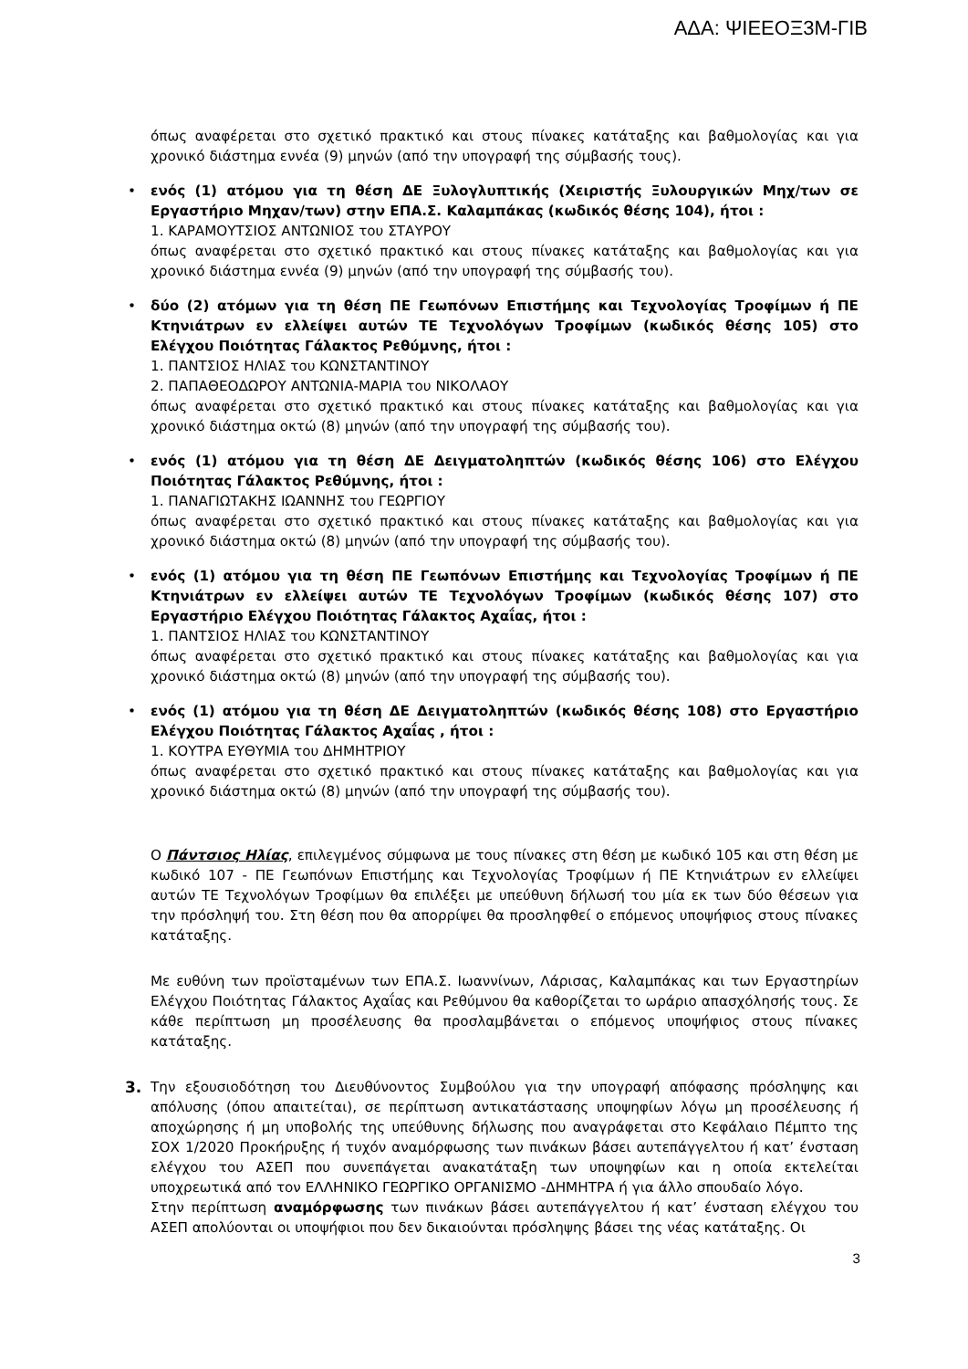ΑΔΑ: ΨΙΕΕΟΞ3Μ-ΓΙΒ
όπως αναφέρεται στο σχετικό πρακτικό και στους πίνακες κατάταξης και βαθμολογίας και για χρονικό διάστημα εννέα (9) μηνών (από την υπογραφή της σύμβασής τους).
• ενός (1) ατόμου για τη θέση ΔΕ Ξυλογλυπτικής (Χειριστής Ξυλουργικών Μηχ/των σε Εργαστήριο Μηχαν/των) στην ΕΠΑ.Σ. Καλαμπάκας (κωδικός θέσης 104), ήτοι :
1. ΚΑΡΑΜΟΥΤΣΙΟΣ ΑΝΤΩΝΙΟΣ του ΣΤΑΥΡΟΥ
όπως αναφέρεται στο σχετικό πρακτικό και στους πίνακες κατάταξης και βαθμολογίας και για χρονικό διάστημα εννέα (9) μηνών (από την υπογραφή της σύμβασής του).
• δύο (2) ατόμων για τη θέση ΠΕ Γεωπόνων Επιστήμης και Τεχνολογίας Τροφίμων ή ΠΕ Κτηνιάτρων εν ελλείψει αυτών ΤΕ Τεχνολόγων Τροφίμων (κωδικός θέσης 105) στο Ελέγχου Ποιότητας Γάλακτος Ρεθύμνης, ήτοι :
1. ΠΑΝΤΣΙΟΣ ΗΛΙΑΣ του ΚΩΝΣΤΑΝΤΙΝΟΥ
2. ΠΑΠΑΘΕΟΔΩΡΟΥ ΑΝΤΩΝΙΑ-ΜΑΡΙΑ του ΝΙΚΟΛΑΟΥ
όπως αναφέρεται στο σχετικό πρακτικό και στους πίνακες κατάταξης και βαθμολογίας και για χρονικό διάστημα οκτώ (8) μηνών (από την υπογραφή της σύμβασής του).
• ενός (1) ατόμου για τη θέση ΔΕ Δειγματοληπτών (κωδικός θέσης 106) στο Ελέγχου Ποιότητας Γάλακτος Ρεθύμνης, ήτοι :
1. ΠΑΝΑΓΙΩΤΑΚΗΣ ΙΩΑΝΝΗΣ του ΓΕΩΡΓΙΟΥ
όπως αναφέρεται στο σχετικό πρακτικό και στους πίνακες κατάταξης και βαθμολογίας και για χρονικό διάστημα οκτώ (8) μηνών (από την υπογραφή της σύμβασής του).
• ενός (1) ατόμου για τη θέση ΠΕ Γεωπόνων Επιστήμης και Τεχνολογίας Τροφίμων ή ΠΕ Κτηνιάτρων εν ελλείψει αυτών ΤΕ Τεχνολόγων Τροφίμων (κωδικός θέσης 107) στο Εργαστήριο Ελέγχου Ποιότητας Γάλακτος Αχαΐας, ήτοι :
1. ΠΑΝΤΣΙΟΣ ΗΛΙΑΣ του ΚΩΝΣΤΑΝΤΙΝΟΥ
όπως αναφέρεται στο σχετικό πρακτικό και στους πίνακες κατάταξης και βαθμολογίας και για χρονικό διάστημα οκτώ (8) μηνών (από την υπογραφή της σύμβασής του).
• ενός (1) ατόμου για τη θέση ΔΕ Δειγματοληπτών (κωδικός θέσης 108) στο Εργαστήριο Ελέγχου Ποιότητας Γάλακτος Αχαΐας , ήτοι :
1. ΚΟΥΤΡΑ ΕΥΘΥΜΙΑ του ΔΗΜΗΤΡΙΟΥ
όπως αναφέρεται στο σχετικό πρακτικό και στους πίνακες κατάταξης και βαθμολογίας και για χρονικό διάστημα οκτώ (8) μηνών (από την υπογραφή της σύμβασής του).
Ο Πάντσιος Ηλίας, επιλεγμένος σύμφωνα με τους πίνακες στη θέση με κωδικό 105 και στη θέση με κωδικό 107 - ΠΕ Γεωπόνων Επιστήμης και Τεχνολογίας Τροφίμων ή ΠΕ Κτηνιάτρων εν ελλείψει αυτών ΤΕ Τεχνολόγων Τροφίμων θα επιλέξει με υπεύθυνη δήλωσή του μία εκ των δύο θέσεων για την πρόσληψή του. Στη θέση που θα απορρίψει θα προσληφθεί ο επόμενος υποψήφιος στους πίνακες κατάταξης.
Με ευθύνη των προϊσταμένων των ΕΠΑ.Σ. Ιωαννίνων, Λάρισας, Καλαμπάκας και των Εργαστηρίων Ελέγχου Ποιότητας Γάλακτος Αχαΐας και Ρεθύμνου θα καθορίζεται το ωράριο απασχόλησής τους. Σε κάθε περίπτωση μη προσέλευσης θα προσλαμβάνεται ο επόμενος υποψήφιος στους πίνακες κατάταξης.
3. Την εξουσιοδότηση του Διευθύνοντος Συμβούλου για την υπογραφή απόφασης πρόσληψης και απόλυσης (όπου απαιτείται), σε περίπτωση αντικατάστασης υποψηφίων λόγω μη προσέλευσης ή αποχώρησης ή μη υποβολής της υπεύθυνης δήλωσης που αναγράφεται στο Κεφάλαιο Πέμπτο της ΣΟΧ 1/2020 Προκήρυξης ή τυχόν αναμόρφωσης των πινάκων βάσει αυτεπάγγελτου ή κατ’ ένσταση ελέγχου του ΑΣΕΠ που συνεπάγεται ανακατάταξη των υποψηφίων και η οποία εκτελείται υποχρεωτικά από τον ΕΛΛΗΝΙΚΟ ΓΕΩΡΓΙΚΟ ΟΡΓΑΝΙΣΜΟ -ΔΗΜΗΤΡΑ ή για άλλο σπουδαίο λόγο.
Στην περίπτωση αναμόρφωσης των πινάκων βάσει αυτεπάγγελτου ή κατ’ ένσταση ελέγχου του ΑΣΕΠ απολύονται οι υποψήφιοι που δεν δικαιούνται πρόσληψης βάσει της νέας κατάταξης. Οι
3